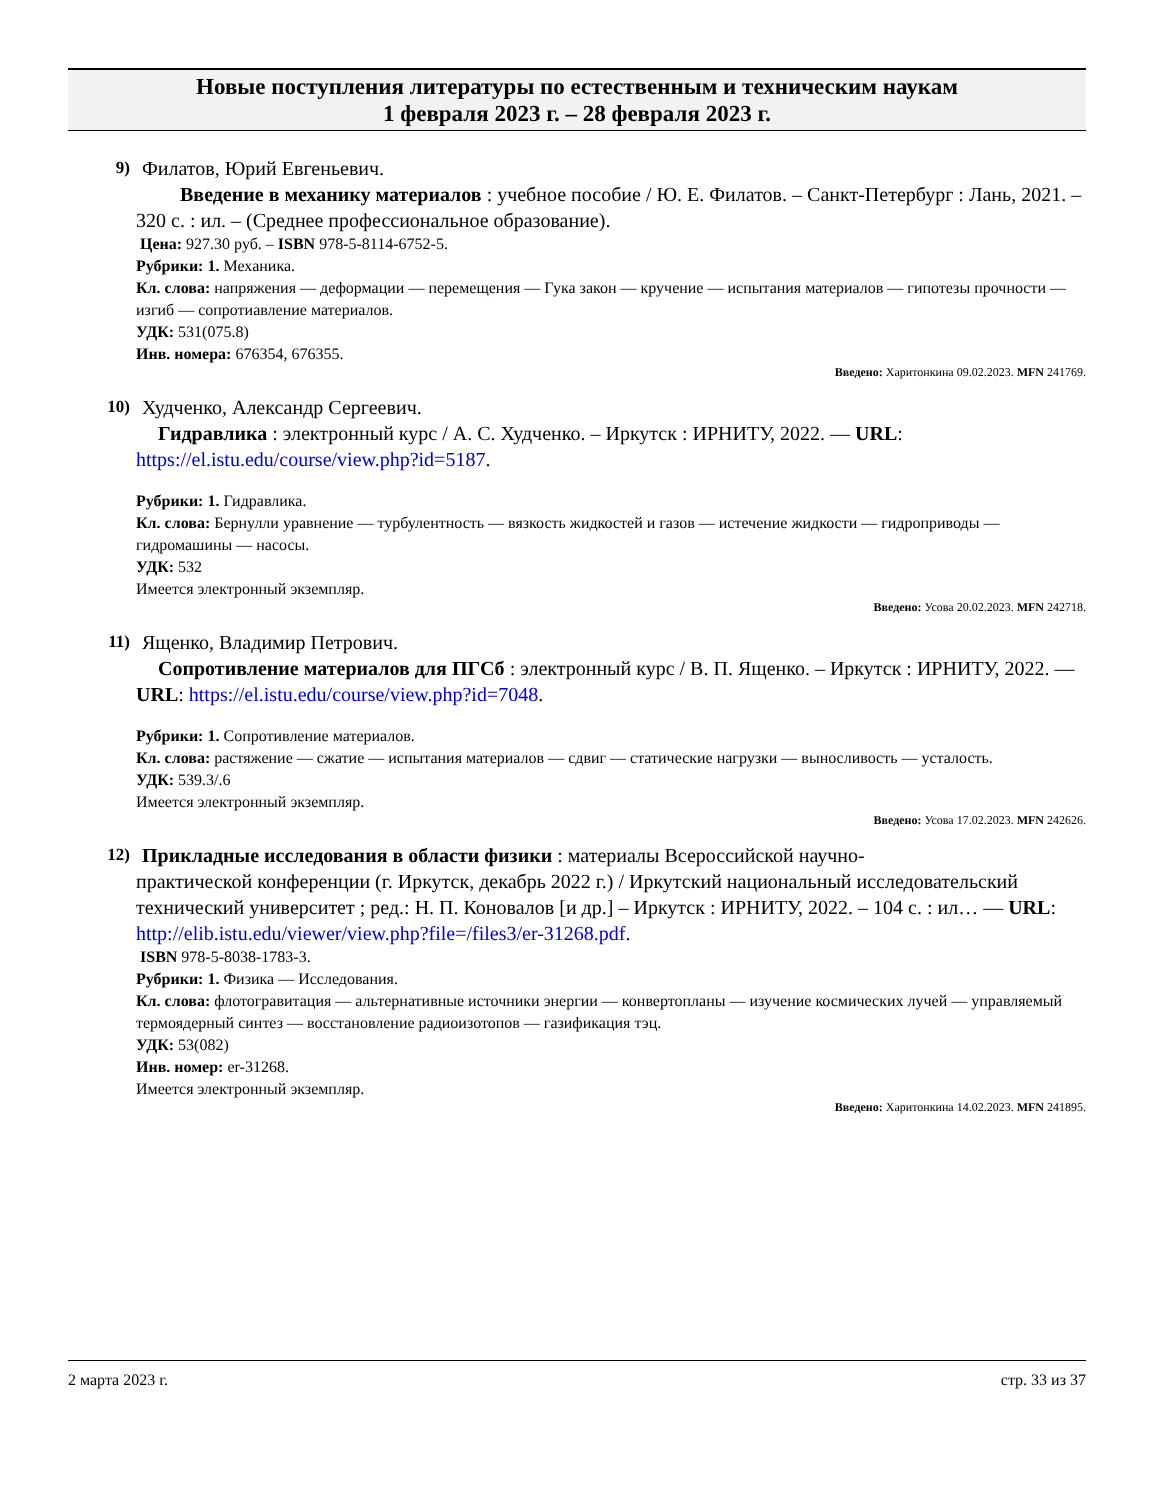Новые поступления литературы по естественным и техническим наукам
1 февраля 2023 г. – 28 февраля 2023 г.
9) Филатов, Юрий Евгеньевич.
Введение в механику материалов : учебное пособие / Ю. Е. Филатов. – Санкт-Петербург : Лань, 2021. – 320 с. : ил. – (Среднее профессиональное образование).
Цена: 927.30 руб. – ISBN 978-5-8114-6752-5.
Рубрики: 1. Механика.
Кл. слова: напряжения — деформации — перемещения — Гука закон — кручение — испытания материалов — гипотезы прочности — изгиб — сопротиавление материалов.
УДК: 531(075.8)
Инв. номера: 676354, 676355.
Введено: Харитонкина 09.02.2023. MFN 241769.
10) Худченко, Александр Сергеевич.
Гидравлика : электронный курс / А. С. Худченко. – Иркутск : ИРНИТУ, 2022. — URL: https://el.istu.edu/course/view.php?id=5187.
Рубрики: 1. Гидравлика.
Кл. слова: Бернулли уравнение — турбулентность — вязкость жидкостей и газов — истечение жидкости — гидроприводы — гидромашины — насосы.
УДК: 532
Имеется электронный экземпляр.
Введено: Усова 20.02.2023. MFN 242718.
11) Ященко, Владимир Петрович.
Сопротивление материалов для ПГСб : электронный курс / В. П. Ященко. – Иркутск : ИРНИТУ, 2022. — URL: https://el.istu.edu/course/view.php?id=7048.
Рубрики: 1. Сопротивление материалов.
Кл. слова: растяжение — сжатие — испытания материалов — сдвиг — статические нагрузки — выносливость — усталость.
УДК: 539.3/.6
Имеется электронный экземпляр.
Введено: Усова 17.02.2023. MFN 242626.
12) Прикладные исследования в области физики : материалы Всероссийской научно-
практической конференции (г. Иркутск, декабрь 2022 г.) / Иркутский национальный исследовательский технический университет ; ред.: Н. П. Коновалов [и др.] – Иркутск : ИРНИТУ, 2022. – 104 с. : ил… — URL: http://elib.istu.edu/viewer/view.php?file=/files3/er-31268.pdf.
ISBN 978-5-8038-1783-3.
Рубрики: 1. Физика — Исследования.
Кл. слова: флотогравитация — альтернативные источники энергии — конвертопланы — изучение космических лучей — управляемый термоядерный синтез — восстановление радиоизотопов — газификация тэц.
УДК: 53(082)
Инв. номер: er-31268.
Имеется электронный экземпляр.
Введено: Харитонкина 14.02.2023. MFN 241895.
2 марта 2023 г. стр. 33 из 37